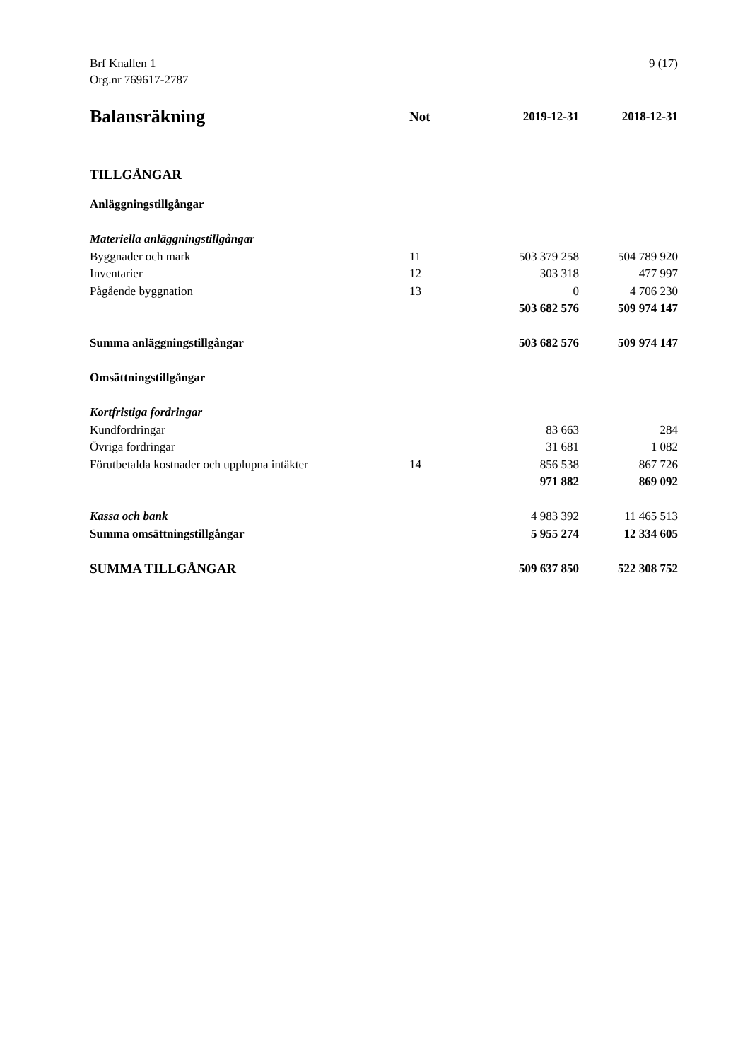9 (17) Brf Knallen 1
Org.nr 769617-2787
| Balansräkning | Not | 2019-12-31 | 2018-12-31 |
| --- | --- | --- | --- |
| TILLGÅNGAR | | | |
| Anläggningstillgångar | | | |
| Materiella anläggningstillgångar | | | |
| Byggnader och mark | 11 | 503 379 258 | 504 789 920 |
| Inventarier | 12 | 303 318 | 477 997 |
| Pågående byggnation | 13 | 0 | 4 706 230 |
| | | 503 682 576 | 509 974 147 |
| Summa anläggningstillgångar | | 503 682 576 | 509 974 147 |
| Omsättningstillgångar | | | |
| Kortfristiga fordringar | | | |
| Kundfordringar | | 83 663 | 284 |
| Övriga fordringar | | 31 681 | 1 082 |
| Förutbetalda kostnader och upplupna intäkter | 14 | 856 538 | 867 726 |
| | | 971 882 | 869 092 |
| Kassa och bank | | 4 983 392 | 11 465 513 |
| Summa omsättningstillgångar | | 5 955 274 | 12 334 605 |
| SUMMA TILLGÅNGAR | | 509 637 850 | 522 308 752 |